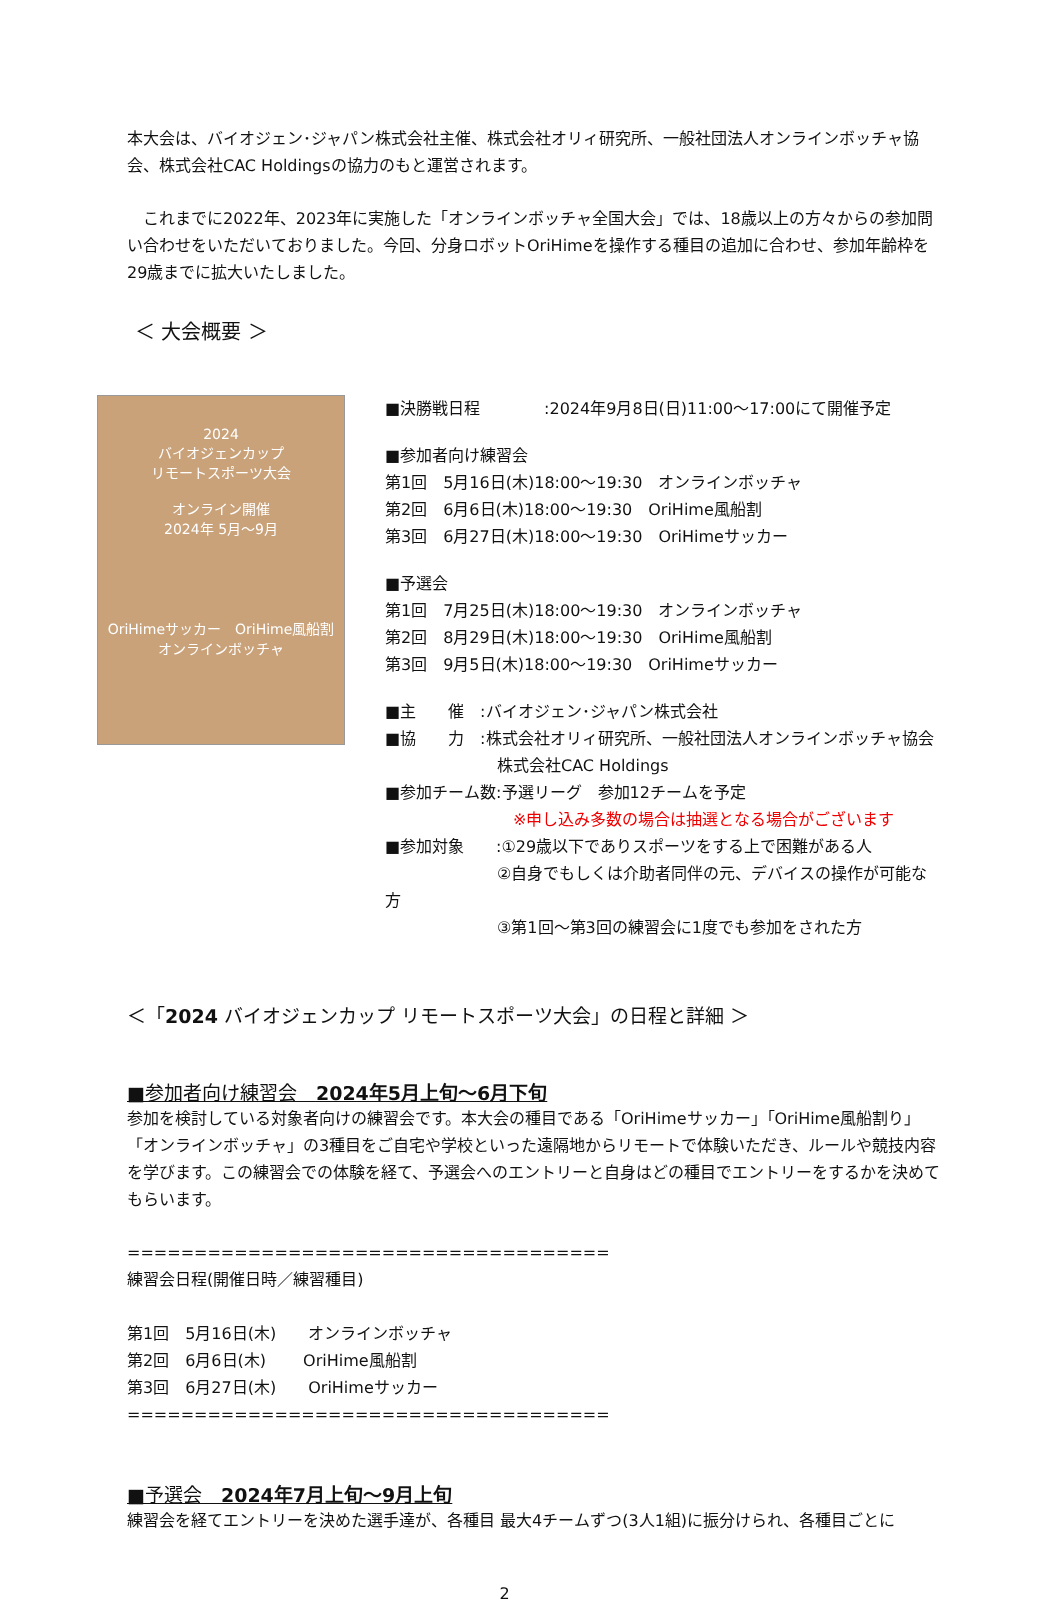本大会は、バイオジェン･ジャパン株式会社主催、株式会社オリィ研究所、一般社団法人オンラインボッチャ協会、株式会社CAC Holdingsの協力のもと運営されます。
　これまでに2022年、2023年に実施した「オンラインボッチャ全国大会」では、18歳以上の方々からの参加問い合わせをいただいておりました。今回、分身ロボットOriHimeを操作する種目の追加に合わせ、参加年齢枠を29歳までに拡大いたしました。
＜ 大会概要 ＞
2024
バイオジェンカップ
リモートスポーツ大会
オンライン開催
2024年 5月～9月
OriHimeサッカー　OriHime風船割
オンラインボッチャ
■決勝戦日程　　　　:2024年9月8日(日)11:00～17:00にて開催予定
■参加者向け練習会
第1回　5月16日(木)18:00～19:30　オンラインボッチャ
第2回　6月6日(木)18:00～19:30　OriHime風船割
第3回　6月27日(木)18:00～19:30　OriHimeサッカー
■予選会
第1回　7月25日(木)18:00～19:30　オンラインボッチャ
第2回　8月29日(木)18:00～19:30　OriHime風船割
第3回　9月5日(木)18:00～19:30　OriHimeサッカー
■主　　催　:バイオジェン･ジャパン株式会社
■協　　力　:株式会社オリィ研究所、一般社団法人オンラインボッチャ協会
　　　　　　　株式会社CAC Holdings
■参加チーム数:予選リーグ　参加12チームを予定
　　　　　　　　※申し込み多数の場合は抽選となる場合がございます
■参加対象　　:①29歳以下でありスポーツをする上で困難がある人
　　　　　　　②自身でもしくは介助者同伴の元、デバイスの操作が可能な方
　　　　　　　③第1回～第3回の練習会に1度でも参加をされた方
＜「2024 バイオジェンカップ リモートスポーツ大会」の日程と詳細 ＞
■参加者向け練習会　2024年5月上旬～6月下旬
参加を検討している対象者向けの練習会です。本大会の種目である「OriHimeサッカー」「OriHime風船割り」「オンラインボッチャ」の3種目をご自宅や学校といった遠隔地からリモートで体験いただき、ルールや競技内容を学びます。この練習会での体験を経て、予選会へのエントリーと自身はどの種目でエントリーをするかを決めてもらいます。
====================================
練習会日程(開催日時／練習種目)
第1回　5月16日(木)　　オンラインボッチャ
第2回　6月6日(木)　　 OriHime風船割
第3回　6月27日(木)　　OriHimeサッカー
====================================
■予選会　2024年7月上旬～9月上旬
練習会を経てエントリーを決めた選手達が、各種目 最大4チームずつ(3人1組)に振分けられ、各種目ごとに
2